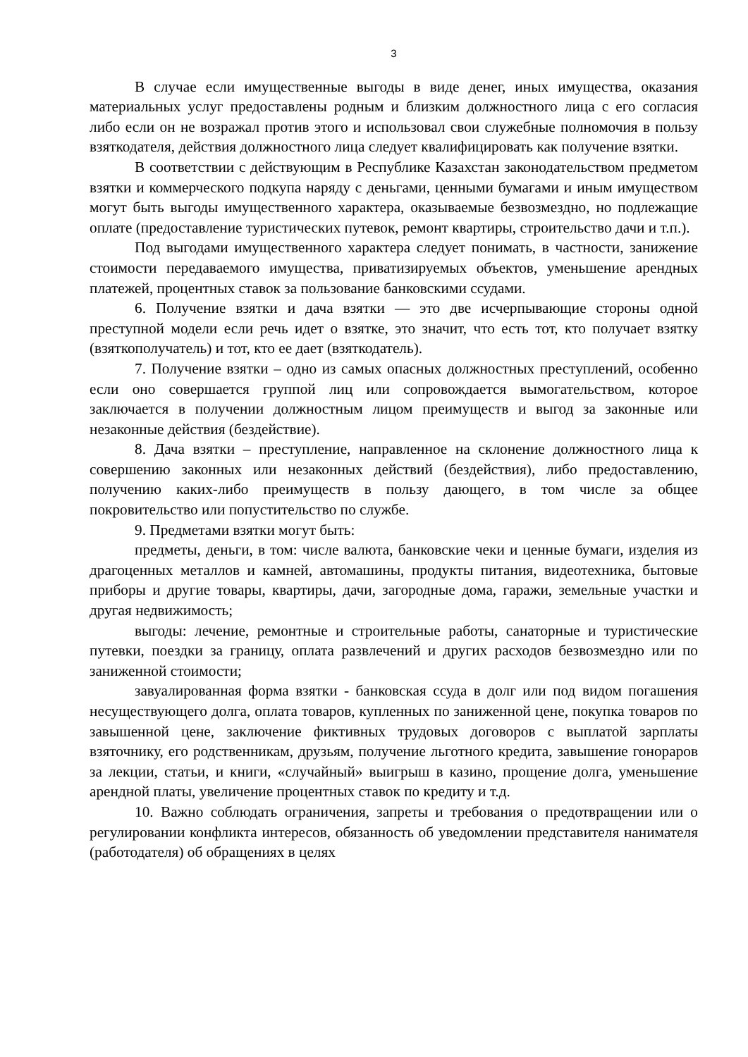3
В случае если имущественные выгоды в виде денег, иных имущества, оказания материальных услуг предоставлены родным и близким должностного лица с его согласия либо если он не возражал против этого и использовал свои служебные полномочия в пользу взяткодателя, действия должностного лица следует квалифицировать как получение взятки.
В соответствии с действующим в Республике Казахстан законодательством предметом взятки и коммерческого подкупа наряду с деньгами, ценными бумагами и иным имуществом могут быть выгоды имущественного характера, оказываемые безвозмездно, но подлежащие оплате (предоставление туристических путевок, ремонт квартиры, строительство дачи и т.п.).
Под выгодами имущественного характера следует понимать, в частности, занижение стоимости передаваемого имущества, приватизируемых объектов, уменьшение арендных платежей, процентных ставок за пользование банковскими ссудами.
6. Получение взятки и дача взятки — это две исчерпывающие стороны одной преступной модели если речь идет о взятке, это значит, что есть тот, кто получает взятку (взяткополучатель) и тот, кто ее дает (взяткодатель).
7. Получение взятки – одно из самых опасных должностных преступлений, особенно если оно совершается группой лиц или сопровождается вымогательством, которое заключается в получении должностным лицом преимуществ и выгод за законные или незаконные действия (бездействие).
8. Дача взятки – преступление, направленное на склонение должностного лица к совершению законных или незаконных действий (бездействия), либо предоставлению, получению каких-либо преимуществ в пользу дающего, в том числе за общее покровительство или попустительство по службе.
9. Предметами взятки могут быть:
предметы, деньги, в том: числе валюта, банковские чеки и ценные бумаги, изделия из драгоценных металлов и камней, автомашины, продукты питания, видеотехника, бытовые приборы и другие товары, квартиры, дачи, загородные дома, гаражи, земельные участки и другая недвижимость;
выгоды: лечение, ремонтные и строительные работы, санаторные и туристические путевки, поездки за границу, оплата развлечений и других расходов безвозмездно или по заниженной стоимости;
завуалированная форма взятки - банковская ссуда в долг или под видом погашения несуществующего долга, оплата товаров, купленных по заниженной цене, покупка товаров по завышенной цене, заключение фиктивных трудовых договоров с выплатой зарплаты взяточнику, его родственникам, друзьям, получение льготного кредита, завышение гонораров за лекции, статьи, и книги, «случайный» выигрыш в казино, прощение долга, уменьшение арендной платы, увеличение процентных ставок по кредиту и т.д.
10. Важно соблюдать ограничения, запреты и требования о предотвращении или о регулировании конфликта интересов, обязанность об уведомлении представителя нанимателя (работодателя) об обращениях в целях